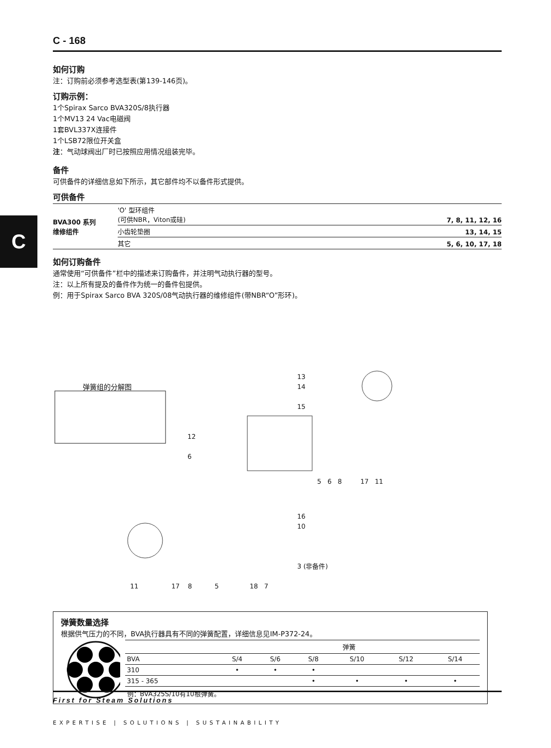C
C - 168
如何订购
注：订购前必须参考选型表(第139-146页)。
订购示例：
1个Spirax Sarco BVA320S/8执行器
1个MV13 24 Vac电磁阀
1套BVL337X连接件
1个LSB72限位开关盒
注：气动球阀出厂时已按照应用情况组装完毕。
备件
可供备件的详细信息如下所示，其它部件均不以备件形式提供。
可供备件
| BVA300 系列 维修组件 | 'O' 型环组件 (可供NBR，Viton或硅) | 7, 8, 11, 12, 16 |
| | 小齿轮垫圈 | 13, 14, 15 |
| | 其它 | 5, 6, 10, 17, 18 |
如何订购备件
通常使用“可供备件”栏中的描述来订购备件，并注明气动执行器的型号。
注：以上所有提及的备件作为统一的备件包提供。
例：用于Spirax Sarco BVA 320S/08气动执行器的维修组件(带NBR“O”形环)。
弹簧组的分解图
13
14
15
12
6
5 6 8 17 11
16
10
3 (非备件)
11 17 8 5 18 7
弹簧数量选择
根据供气压力的不同，BVA执行器具有不同的弹簧配置，详细信息见IM-P372-24。
| | 弹簧 | | | | | |
| --- | --- | --- | --- | --- | --- | --- |
| BVA | S/4 | S/6 | S/8 | S/10 | S/12 | S/14 |
| 310 | • | • | • | | | |
| 315 - 365 | | | • | • | • | • |
| 例：BVA325S/10有10根弹簧。 | | | | | | |
First for Steam Solutions
EXPERTISE | SOLUTIONS | SUSTAINABILITY